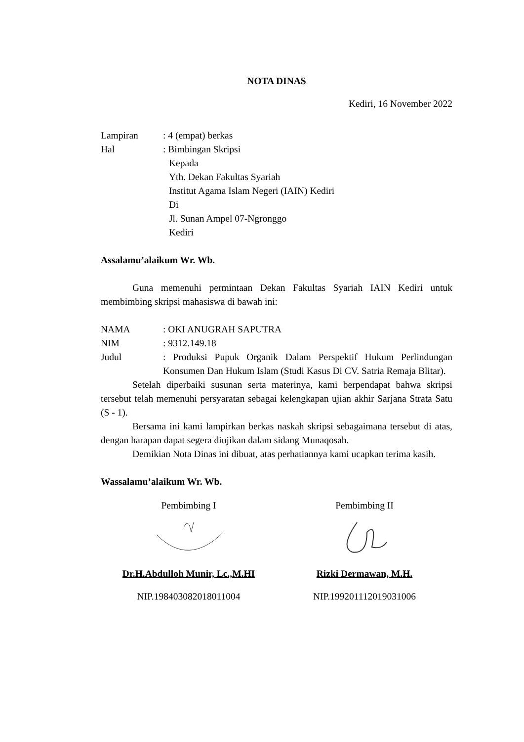NOTA DINAS
Kediri, 16 November 2022
Lampiran : 4 (empat) berkas
Hal : Bimbingan Skripsi
Kepada
Yth. Dekan Fakultas Syariah
Institut Agama Islam Negeri (IAIN) Kediri
Di
Jl. Sunan Ampel 07-Ngronggo
Kediri
Assalamu’alaikum Wr. Wb.
Guna memenuhi permintaan Dekan Fakultas Syariah IAIN Kediri untuk membimbing skripsi mahasiswa di bawah ini:
NAMA : OKI ANUGRAH SAPUTRA
NIM : 9312.149.18
Judul : Produksi Pupuk Organik Dalam Perspektif Hukum Perlindungan Konsumen Dan Hukum Islam (Studi Kasus Di CV. Satria Remaja Blitar).
Setelah diperbaiki susunan serta materinya, kami berpendapat bahwa skripsi tersebut telah memenuhi persyaratan sebagai kelengkapan ujian akhir Sarjana Strata Satu (S - 1).
Bersama ini kami lampirkan berkas naskah skripsi sebagaimana tersebut di atas, dengan harapan dapat segera diujikan dalam sidang Munaqosah.
Demikian Nota Dinas ini dibuat, atas perhatiannya kami ucapkan terima kasih.
Wassalamu’alaikum Wr. Wb.
Pembimbing I
Dr.H.Abdulloh Munir, Lc.,M.HI
NIP.198403082018011004
Pembimbing II
Rizki Dermawan, M.H.
NIP.199201112019031006